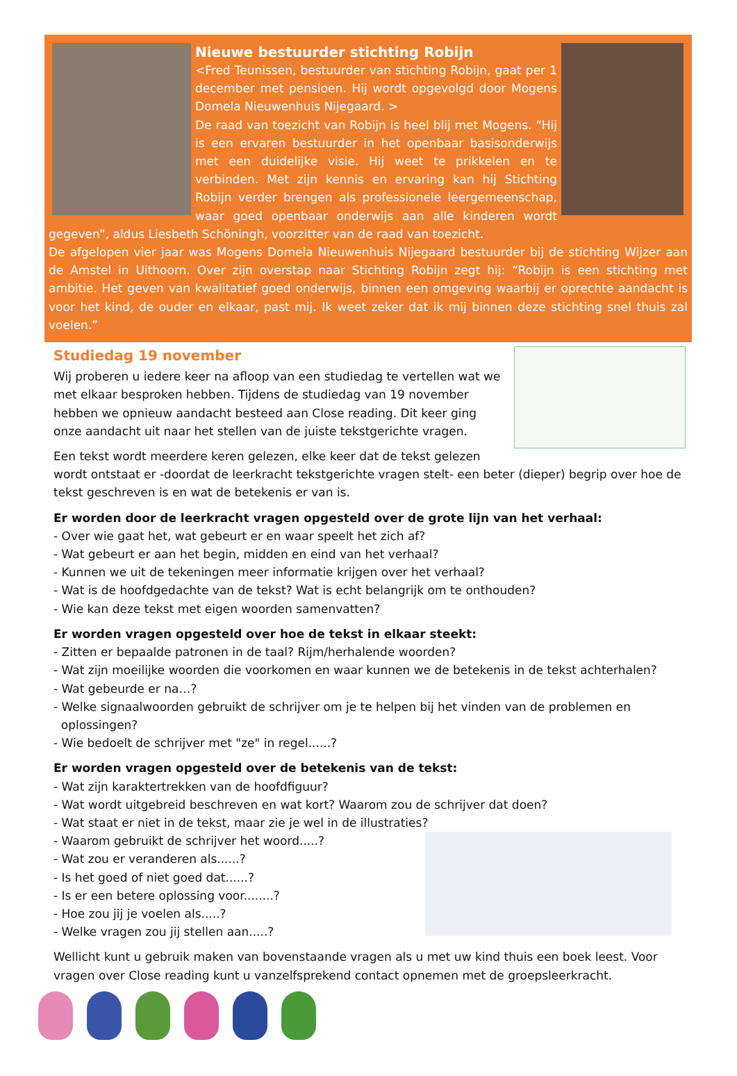Nieuwe bestuurder stichting Robijn
<Fred Teunissen, bestuurder van stichting Robijn, gaat per 1 december met pensioen. Hij wordt opgevolgd door Mogens Domela Nieuwenhuis Nijegaard. >
De raad van toezicht van Robijn is heel blij met Mogens. “Hij is een ervaren bestuurder in het openbaar basisonderwijs met een duidelijke visie. Hij weet te prikkelen en te verbinden. Met zijn kennis en ervaring kan hij Stichting Robijn verder brengen als professionele leergemeenschap, waar goed openbaar onderwijs aan alle kinderen wordt gegeven”, aldus Liesbeth Schöningh, voorzitter van de raad van toezicht.
De afgelopen vier jaar was Mogens Domela Nieuwenhuis Nijegaard bestuurder bij de stichting Wijzer aan de Amstel in Uithoorn. Over zijn overstap naar Stichting Robijn zegt hij: “Robijn is een stichting met ambitie. Het geven van kwalitatief goed onderwijs, binnen een omgeving waarbij er oprechte aandacht is voor het kind, de ouder en elkaar, past mij. Ik weet zeker dat ik mij binnen deze stichting snel thuis zal voelen.”
Studiedag 19 november
Wij proberen u iedere keer na afloop van een studiedag te vertellen wat we met elkaar besproken hebben. Tijdens de studiedag van 19 november hebben we opnieuw aandacht besteed aan Close reading. Dit keer ging onze aandacht uit naar het stellen van de juiste tekstgerichte vragen.
Een tekst wordt meerdere keren gelezen, elke keer dat de tekst gelezen wordt ontstaat er -doordat de leerkracht tekstgerichte vragen stelt- een beter (dieper) begrip over hoe de tekst geschreven is en wat de betekenis er van is.
Er worden door de leerkracht vragen opgesteld over de grote lijn van het verhaal:
- Over wie gaat het, wat gebeurt er en waar speelt het zich af?
- Wat gebeurt er aan het begin, midden en eind van het verhaal?
- Kunnen we uit de tekeningen meer informatie krijgen over het verhaal?
- Wat is de hoofdgedachte van de tekst? Wat is echt belangrijk om te onthouden?
- Wie kan deze tekst met eigen woorden samenvatten?
Er worden vragen opgesteld over hoe de tekst in elkaar steekt:
- Zitten er bepaalde patronen in de taal? Rijm/herhalende woorden?
- Wat zijn moeilijke woorden die voorkomen en waar kunnen we de betekenis in de tekst achterhalen?
- Wat gebeurde er na…?
- Welke signaalwoorden gebruikt de schrijver om je te helpen bij het vinden van de problemen en
oplossingen?
- Wie bedoelt de schrijver met "ze" in regel......?
Er worden vragen opgesteld over de betekenis van de tekst:
- Wat zijn karaktertrekken van de hoofdfiguur?
- Wat wordt uitgebreid beschreven en wat kort? Waarom zou de schrijver dat doen?
- Wat staat er niet in de tekst, maar zie je wel in de illustraties?
- Waarom gebruikt de schrijver het woord.....?
- Wat zou er veranderen als......?
- Is het goed of niet goed dat......?
- Is er een betere oplossing voor........?
- Hoe zou jij je voelen als.....?
- Welke vragen zou jij stellen aan.....?
Wellicht kunt u gebruik maken van bovenstaande vragen als u met uw kind thuis een boek leest. Voor vragen over Close reading kunt u vanzelfsprekend contact opnemen met de groepsleerkracht.